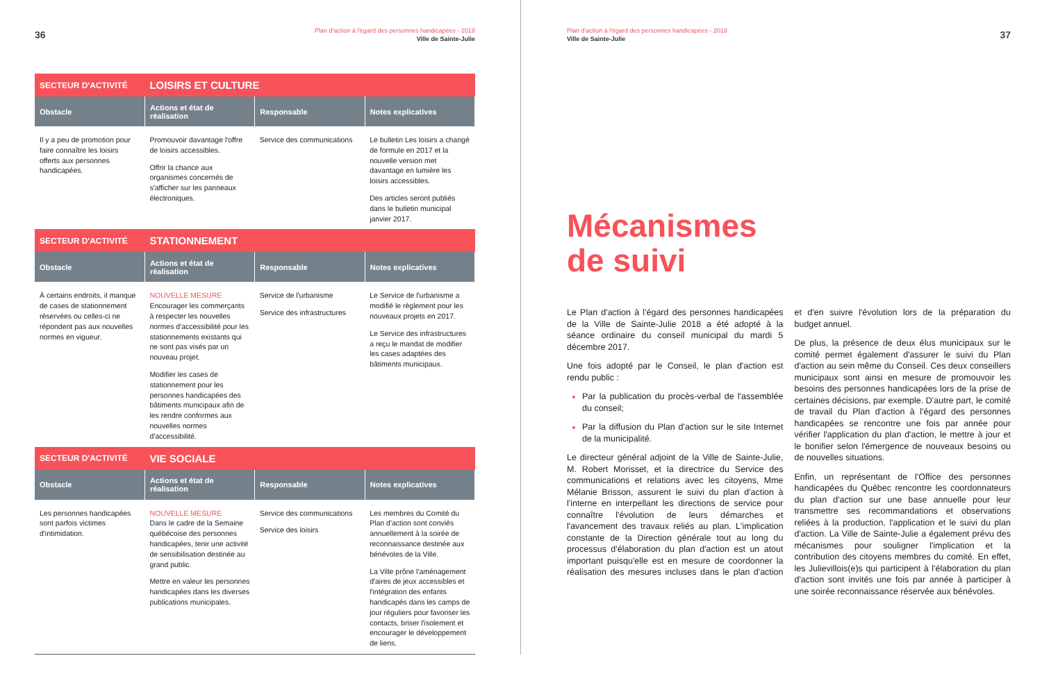36
Plan d'action à l'égard des personnes handicapées - 2018
Ville de Sainte-Julie
| SECTEUR D'ACTIVITÉ | LOISIRS ET CULTURE | | |
| Obstacle | Actions et état de réalisation | Responsable | Notes explicatives |
| Il y a peu de promotion pour faire connaître les loisirs offerts aux personnes handicapées. | Promouvoir davantage l'offre de loisirs accessibles. Offrir la chance aux organismes concernés de s'afficher sur les panneaux électroniques. | Service des communications | Le bulletin Les loisirs a changé de formule en 2017 et la nouvelle version met davantage en lumière les loisirs accessibles. Des articles seront publiés dans le bulletin municipal janvier 2017. |
| SECTEUR D'ACTIVITÉ | STATIONNEMENT | | |
| Obstacle | Actions et état de réalisation | Responsable | Notes explicatives |
| À certains endroits, il manque de cases de stationnement réservées ou celles-ci ne répondent pas aux nouvelles normes en vigueur. | NOUVELLE MESURE Encourager les commerçants à respecter les nouvelles normes d'accessibilité pour les stationnements existants qui ne sont pas visés par un nouveau projet. Modifier les cases de stationnement pour les personnes handicapées des bâtiments municipaux afin de les rendre conformes aux nouvelles normes d'accessibilité. | Service de l'urbanisme Service des infrastructures | Le Service de l'urbanisme a modifié le règlement pour les nouveaux projets en 2017. Le Service des infrastructures a reçu le mandat de modifier les cases adaptées des bâtiments municipaux. |
| SECTEUR D'ACTIVITÉ | VIE SOCIALE | | |
| Obstacle | Actions et état de réalisation | Responsable | Notes explicatives |
| Les personnes handicapées sont parfois victimes d'intimidation. | NOUVELLE MESURE Dans le cadre de la Semaine québécoise des personnes handicapées, tenir une activité de sensibilisation destinée au grand public. Mettre en valeur les personnes handicapées dans les diverses publications municipales. | Service des communications Service des loisirs | Les membres du Comité du Plan d'action sont conviés annuellement à la soirée de reconnaissance destinée aux bénévoles de la Ville. La Ville prône l'aménagement d'aires de jeux accessibles et l'intégration des enfants handicapés dans les camps de jour réguliers pour favoriser les contacts, briser l'isolement et encourager le développement de liens. |
Plan d'action à l'égard des personnes handicapées - 2018
Ville de Sainte-Julie
37
Mécanismes
de suivi
Le Plan d'action à l'égard des personnes handicapées de la Ville de Sainte-Julie 2018 a été adopté à la séance ordinaire du conseil municipal du mardi 5 décembre 2017.
Une fois adopté par le Conseil, le plan d'action est rendu public :
Par la publication du procès-verbal de l'assemblée du conseil;
Par la diffusion du Plan d'action sur le site Internet de la municipalité.
Le directeur général adjoint de la Ville de Sainte-Julie, M. Robert Morisset, et la directrice du Service des communications et relations avec les citoyens, Mme Mélanie Brisson, assurent le suivi du plan d'action à l'interne en interpellant les directions de service pour connaître l'évolution de leurs démarches et l'avancement des travaux reliés au plan. L'implication constante de la Direction générale tout au long du processus d'élaboration du plan d'action est un atout important puisqu'elle est en mesure de coordonner la réalisation des mesures incluses dans le plan d'action et d'en suivre l'évolution lors de la préparation du budget annuel.
De plus, la présence de deux élus municipaux sur le comité permet également d'assurer le suivi du Plan d'action au sein même du Conseil. Ces deux conseillers municipaux sont ainsi en mesure de promouvoir les besoins des personnes handicapées lors de la prise de certaines décisions, par exemple. D'autre part, le comité de travail du Plan d'action à l'égard des personnes handicapées se rencontre une fois par année pour vérifier l'application du plan d'action, le mettre à jour et le bonifier selon l'émergence de nouveaux besoins ou de nouvelles situations.
Enfin, un représentant de l'Office des personnes handicapées du Québec rencontre les coordonnateurs du plan d'action sur une base annuelle pour leur transmettre ses recommandations et observations reliées à la production, l'application et le suivi du plan d'action. La Ville de Sainte-Julie a également prévu des mécanismes pour souligner l'implication et la contribution des citoyens membres du comité. En effet, les Julievillois(e)s qui participent à l'élaboration du plan d'action sont invités une fois par année à participer à une soirée reconnaissance réservée aux bénévoles.